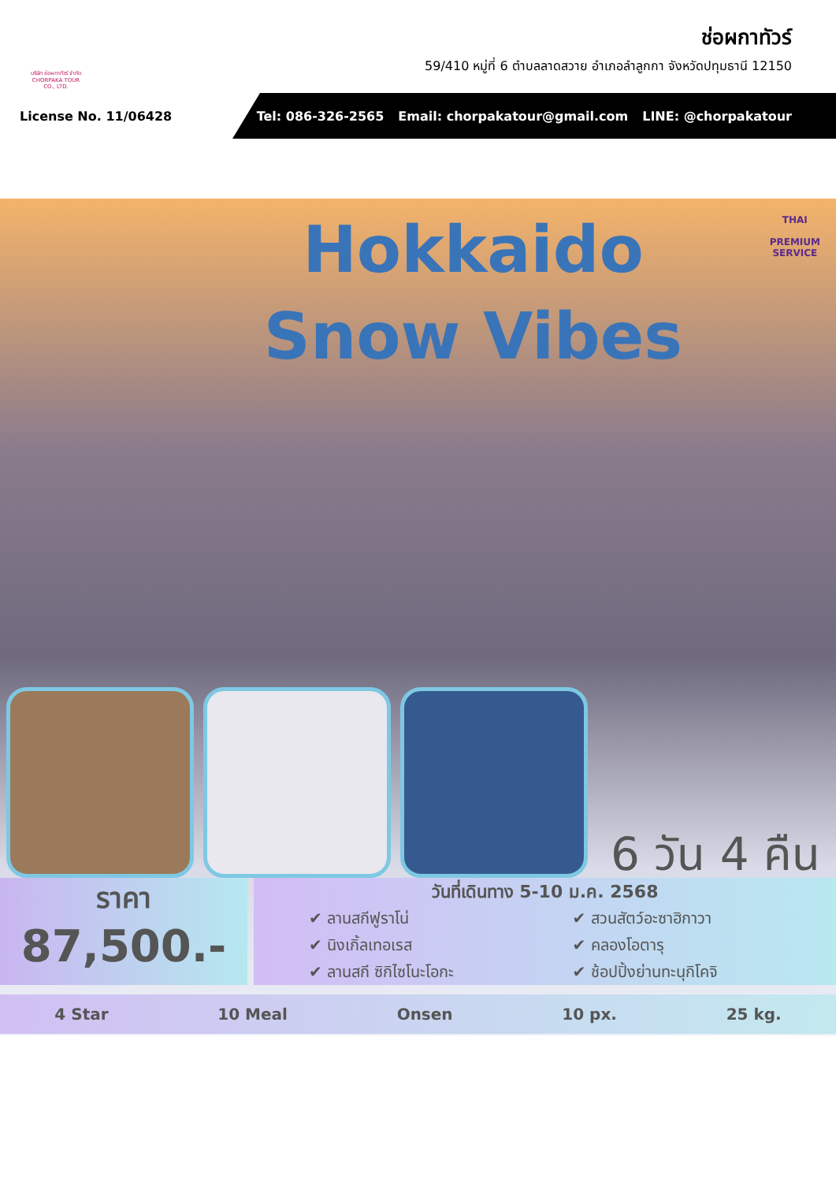บริษัท ช่อผกาทัวร์ จำกัด CHORPAKA TOUR CO., LTD.
ช่อผกาทัวร์
59/410 หมู่ที่ 6 ตำบลลาดสวาย อำเภอลำลูกกา จังหวัดปทุมธานี 12150
License No. 11/06428
Tel: 086-326-2565 Email: chorpakatour@gmail.com LINE: @chorpakatour
Hokkaido
Snow Vibes
THAI
PREMIUM
SERVICE
6 วัน 4 คืน
ราคา
87,500.-
วันที่เดินทาง 5-10 ม.ค. 2568
✔ ลานสกีฟูราโน่ ✔ สวนสัตว์อะซาฮิกาวา ✔ นิงเกิ้ลเทอเรส ✔ คลองโอตารุ ✔ ลานสกี ซิกิไซโนะโอกะ ✔ ช้อปปิ้งย่านทะนุกิโคจิ
4 Star 10 Meal Onsen 10 px. 25 kg.